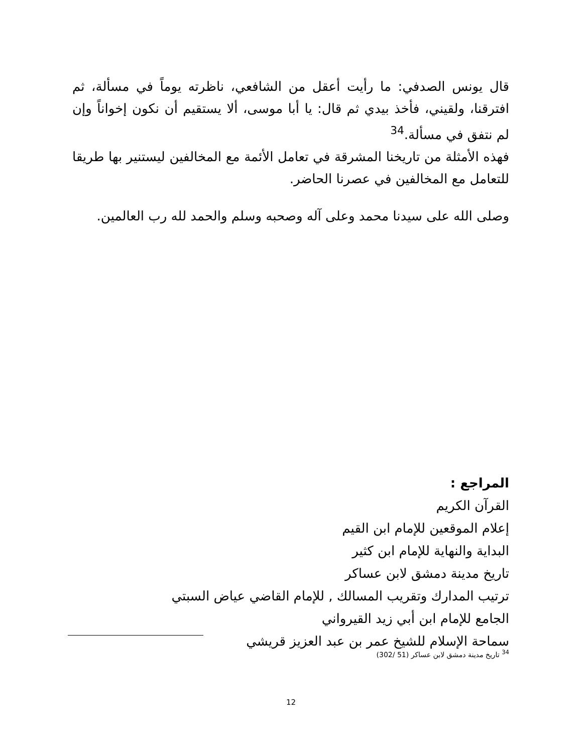قال يونس الصدفي: ما رأيت أعقل من الشافعي، ناظرته يوماً في مسألة، ثم افترقنا، ولقيني، فأخذ بيدي ثم قال: يا أبا موسى، ألا يستقيم أن نكون إخواناً وإن لم نتفق في مسألة.<sup>34</sup>
فهذه الأمثلة من تاريخنا المشرقة في تعامل الأئمة مع المخالفين ليستنير بها طريقا للتعامل مع المخالفين في عصرنا الحاضر.
وصلى الله على سيدنا محمد وعلى آله وصحبه وسلم والحمد لله رب العالمين.
المراجع :
القرآن الكريم
إعلام الموقعين للإمام ابن القيم
البداية والنهاية للإمام ابن كثير
تاريخ مدينة دمشق لابن عساكر
ترتيب المدارك وتقريب المسالك , للإمام القاضي عياض السبتي
الجامع للإمام ابن أبي زيد القيرواني
سماحة الإسلام للشيخ عمر بن عبد العزيز قريشي
<sup>34</sup> تاريخ مدينة دمشق لابن عساكر (51 /302)
12